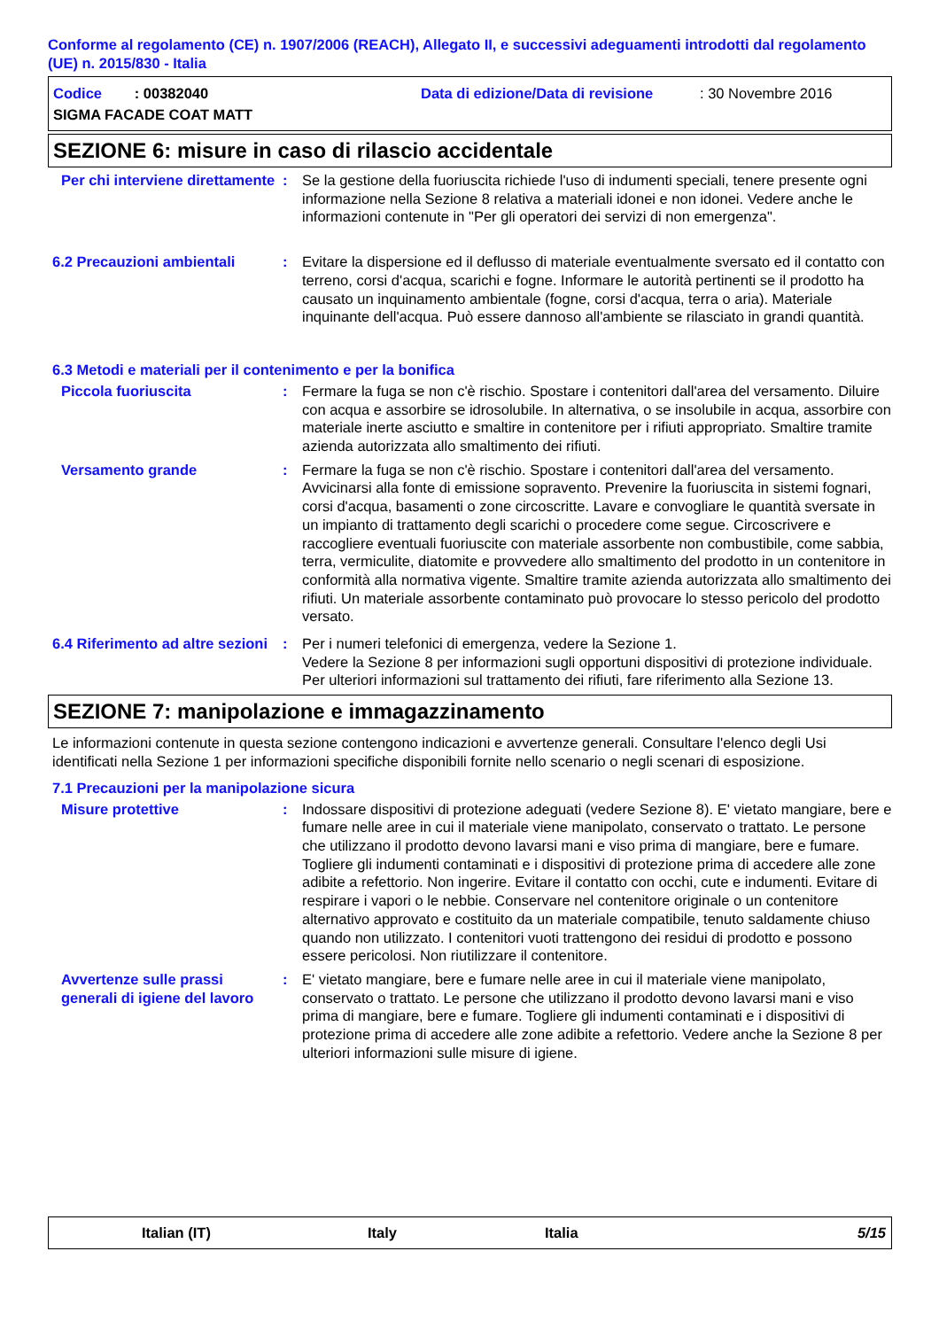Conforme al regolamento (CE) n. 1907/2006 (REACH), Allegato II, e successivi adeguamenti introdotti dal regolamento (UE) n. 2015/830 - Italia
Codice : 00382040 Data di edizione/Data di revisione: 30 Novembre 2016
SIGMA FACADE COAT MATT
SEZIONE 6: misure in caso di rilascio accidentale
Per chi interviene direttamente
: Se la gestione della fuoriuscita richiede l'uso di indumenti speciali, tenere presente ogni informazione nella Sezione 8 relativa a materiali idonei e non idonei. Vedere anche le informazioni contenute in "Per gli operatori dei servizi di non emergenza".
6.2 Precauzioni ambientali : Evitare la dispersione ed il deflusso di materiale eventualmente sversato ed il contatto con terreno, corsi d'acqua, scarichi e fogne. Informare le autorità pertinenti se il prodotto ha causato un inquinamento ambientale (fogne, corsi d'acqua, terra o aria). Materiale inquinante dell'acqua. Può essere dannoso all'ambiente se rilasciato in grandi quantità.
6.3 Metodi e materiali per il contenimento e per la bonifica
Piccola fuoriuscita : Fermare la fuga se non c'è rischio. Spostare i contenitori dall'area del versamento. Diluire con acqua e assorbire se idrosolubile. In alternativa, o se insolubile in acqua, assorbire con materiale inerte asciutto e smaltire in contenitore per i rifiuti appropriato. Smaltire tramite azienda autorizzata allo smaltimento dei rifiuti.
Versamento grande : Fermare la fuga se non c'è rischio. Spostare i contenitori dall'area del versamento. Avvicinarsi alla fonte di emissione sopravento. Prevenire la fuoriuscita in sistemi fognari, corsi d'acqua, basamenti o zone circoscritte. Lavare e convogliare le quantità sversate in un impianto di trattamento degli scarichi o procedere come segue. Circoscrivere e raccogliere eventuali fuoriuscite con materiale assorbente non combustibile, come sabbia, terra, vermiculite, diatomite e provvedere allo smaltimento del prodotto in un contenitore in conformità alla normativa vigente. Smaltire tramite azienda autorizzata allo smaltimento dei rifiuti. Un materiale assorbente contaminato può provocare lo stesso pericolo del prodotto versato.
6.4 Riferimento ad altre sezioni
: Per i numeri telefonici di emergenza, vedere la Sezione 1.
Vedere la Sezione 8 per informazioni sugli opportuni dispositivi di protezione individuale.
Per ulteriori informazioni sul trattamento dei rifiuti, fare riferimento alla Sezione 13.
SEZIONE 7: manipolazione e immagazzinamento
Le informazioni contenute in questa sezione contengono indicazioni e avvertenze generali. Consultare l'elenco degli Usi identificati nella Sezione 1 per informazioni specifiche disponibili fornite nello scenario o negli scenari di esposizione.
7.1 Precauzioni per la manipolazione sicura
Misure protettive : Indossare dispositivi di protezione adeguati (vedere Sezione 8). E' vietato mangiare, bere e fumare nelle aree in cui il materiale viene manipolato, conservato o trattato. Le persone che utilizzano il prodotto devono lavarsi mani e viso prima di mangiare, bere e fumare. Togliere gli indumenti contaminati e i dispositivi di protezione prima di accedere alle zone adibite a refettorio. Non ingerire. Evitare il contatto con occhi, cute e indumenti. Evitare di respirare i vapori o le nebbie. Conservare nel contenitore originale o un contenitore alternativo approvato e costituito da un materiale compatibile, tenuto saldamente chiuso quando non utilizzato. I contenitori vuoti trattengono dei residui di prodotto e possono essere pericolosi. Non riutilizzare il contenitore.
Avvertenze sulle prassi generali di igiene del lavoro
: E' vietato mangiare, bere e fumare nelle aree in cui il materiale viene manipolato, conservato o trattato. Le persone che utilizzano il prodotto devono lavarsi mani e viso prima di mangiare, bere e fumare. Togliere gli indumenti contaminati e i dispositivi di protezione prima di accedere alle zone adibite a refettorio. Vedere anche la Sezione 8 per ulteriori informazioni sulle misure di igiene.
Italian (IT) Italy Italia 5/15